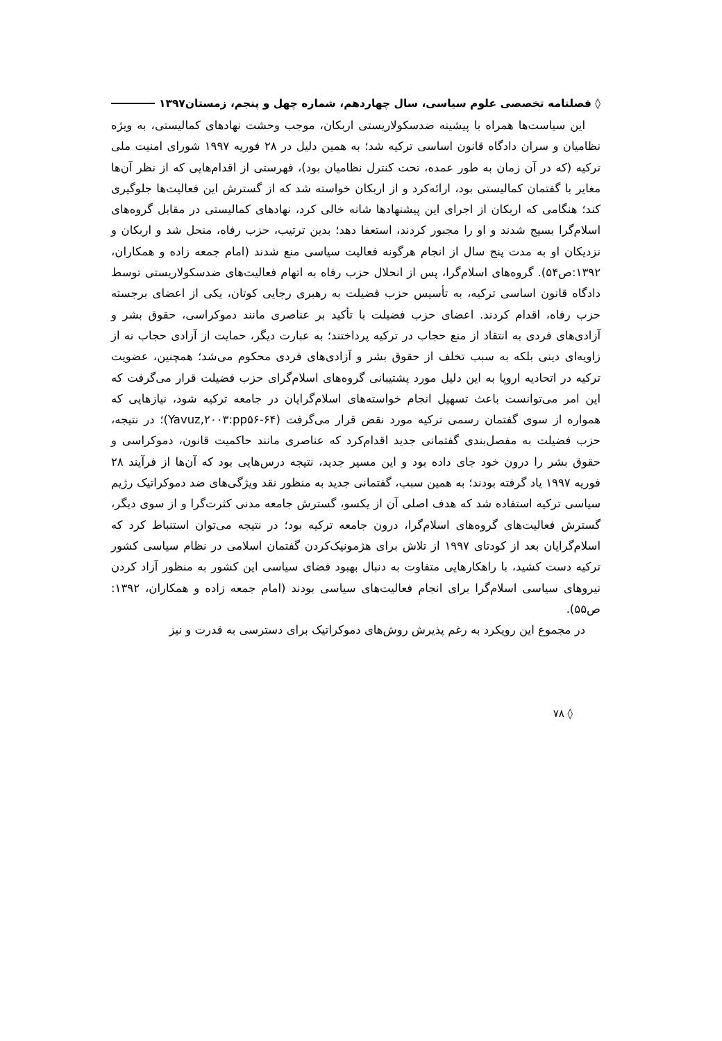◊ فصلنامه تخصصی علوم سیاسی، سال چهاردهم، شماره چهل و پنجم، زمستان۱۳۹۷
این سیاست‌ها همراه با پیشینه ضدسکولاریستی اربکان، موجب وحشت نهادهای کمالیستی، به ویژه نظامیان و سران دادگاه قانون اساسی ترکیه شد؛ به همین دلیل در ۲۸ فوریه ۱۹۹۷ شورای امنیت ملی ترکیه (که در آن زمان به طور عمده، تحت کنترل نظامیان بود)، فهرستی از اقدام‌هایی که از نظر آن‌ها مغایر با گفتمان کمالیستی بود، ارائه‌کرد و از اربکان خواسته شد که از گسترش این فعالیت‌ها جلوگیری کند؛ هنگامی که اربکان از اجرای این پیشنهادها شانه خالی کرد، نهادهای کمالیستی در مقابل گروه‌های اسلام‌گرا بسیج شدند و او را مجبور کردند، استعفا دهد؛ بدین ترتیب، حزب رفاه، منحل شد و اربکان و نزدیکان او به مدت پنج سال از انجام هرگونه فعالیت سیاسی منع شدند (امام جمعه زاده و همکاران، ۱۳۹۲:ص۵۴). گروه‌های اسلام‌گرا، پس از انحلال حزب رفاه به اتهام فعالیت‌های ضدسکولاریستی توسط دادگاه قانون اساسی ترکیه، به تأسیس حزب فضیلت به رهبری رجایی کوتان، یکی از اعضای برجسته حزب رفاه، اقدام کردند. اعضای حزب فضیلت با تأکید بر عناصری مانند دموکراسی، حقوق بشر و آزادی‌های فردی به انتقاد از منع حجاب در ترکیه پرداختند؛ به عبارت دیگر، حمایت از آزادی حجاب نه از زاویه‌ای دینی بلکه به سبب تخلف از حقوق بشر و آزادی‌های فردی محکوم می‌شد؛ همچنین، عضویت ترکیه در اتحادیه اروپا به این دلیل مورد پشتیبانی گروه‌های اسلام‌گرای حزب فضیلت قرار می‌گرفت که این امر می‌توانست باعث تسهیل انجام خواسته‌های اسلام‌گرایان در جامعه ترکیه شود، نیازهایی که همواره از سوی گفتمان رسمی ترکیه مورد نقض قرار می‌گرفت (Yavuz,۲۰۰۳:pp۵۶-۶۴)؛ در نتیجه، حزب فضیلت به مفصل‌بندی گفتمانی جدید اقدام‌کرد که عناصری مانند حاکمیت قانون، دموکراسی و حقوق بشر را درون خود جای داده بود و این مسیر جدید، نتیجه درس‌هایی بود که آن‌ها از فرآیند ۲۸ فوریه ۱۹۹۷ یاد گرفته بودند؛ به همین سبب، گفتمانی جدید به منظور نقد ویژگی‌های ضد دموکراتیک رژیم سیاسی ترکیه استفاده شد که هدف اصلی آن از یکسو، گسترش جامعه مدنی کثرت‌گرا و از سوی دیگر، گسترش فعالیت‌های گروه‌های اسلام‌گرا، درون جامعه ترکیه بود؛ در نتیجه می‌توان استنباط کرد که اسلام‌گرایان بعد از کودتای ۱۹۹۷ از تلاش برای هژمونیک‌کردن گفتمان اسلامی در نظام سیاسی کشور ترکیه دست کشید، با راهکارهایی متفاوت به دنبال بهبود فضای سیاسی این کشور به منظور آزاد کردن نیروهای سیاسی اسلام‌گرا برای انجام فعالیت‌های سیاسی بودند (امام جمعه زاده و همکاران، ۱۳۹۲: ص۵۵).
در مجموع این رویکرد به رغم پذیرش روش‌های دموکراتیک برای دسترسی به قدرت و نیز
◊ ۷۸